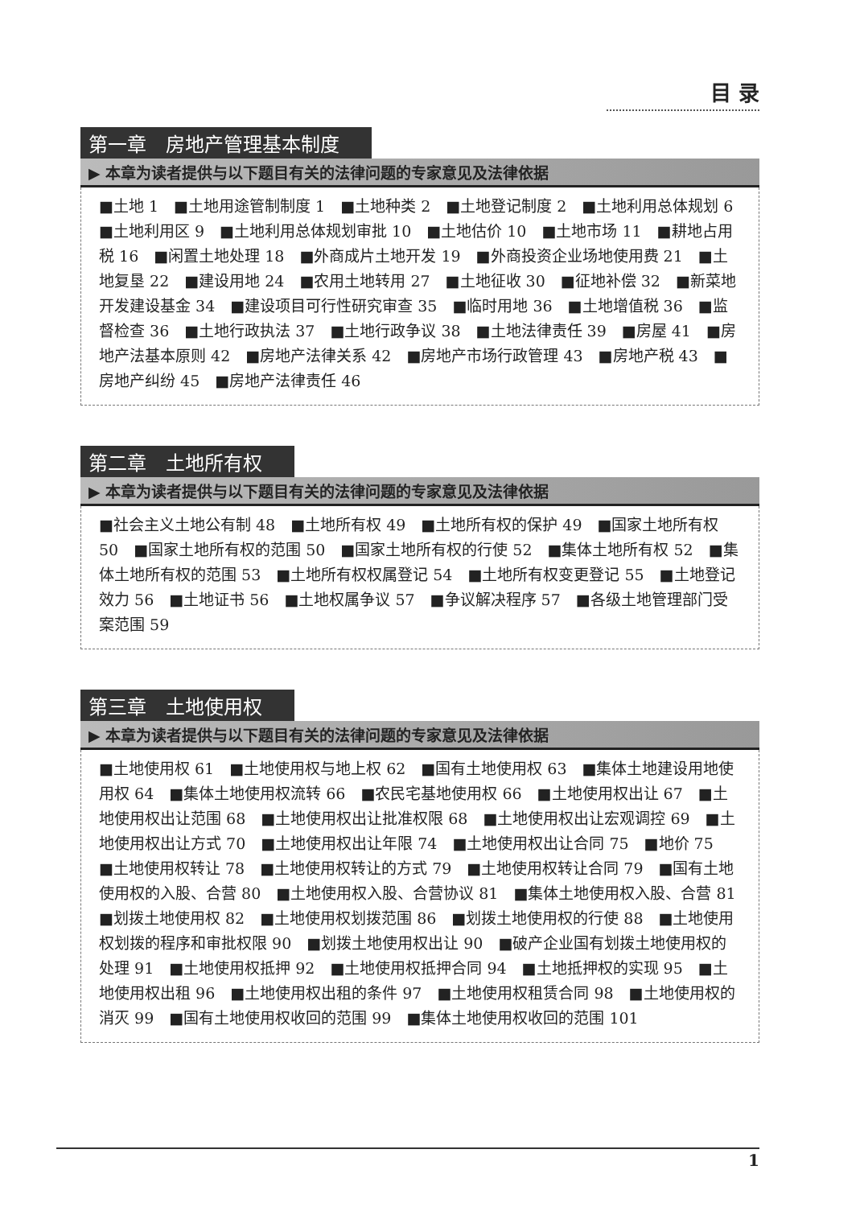目 录
第一章　房地产管理基本制度
▶ 本章为读者提供与以下题目有关的法律问题的专家意见及法律依据
■土地 1　■土地用途管制制度 1　■土地种类 2　■土地登记制度 2　■土地利用总体规划 6　■土地利用区 9　■土地利用总体规划审批 10　■土地估价 10　■土地市场 11　■耕地占用税 16　■闲置土地处理 18　■外商成片土地开发 19　■外商投资企业场地使用费 21　■土地复垦 22　■建设用地 24　■农用土地转用 27　■土地征收 30　■征地补偿 32　■新菜地开发建设基金 34　■建设项目可行性研究审查 35　■临时用地 36　■土地增值税 36　■监督检查 36　■土地行政执法 37　■土地行政争议 38　■土地法律责任 39　■房屋 41　■房地产法基本原则 42　■房地产法律关系 42　■房地产市场行政管理 43　■房地产税 43　■房地产纠纷 45　■房地产法律责任 46
第二章　土地所有权
▶ 本章为读者提供与以下题目有关的法律问题的专家意见及法律依据
■社会主义土地公有制 48　■土地所有权 49　■土地所有权的保护 49　■国家土地所有权 50　■国家土地所有权的范围 50　■国家土地所有权的行使 52　■集体土地所有权 52　■集体土地所有权的范围 53　■土地所有权权属登记 54　■土地所有权变更登记 55　■土地登记效力 56　■土地证书 56　■土地权属争议 57　■争议解决程序 57　■各级土地管理部门受案范围 59
第三章　土地使用权
▶ 本章为读者提供与以下题目有关的法律问题的专家意见及法律依据
■土地使用权 61　■土地使用权与地上权 62　■国有土地使用权 63　■集体土地建设用地使用权 64　■集体土地使用权流转 66　■农民宅基地使用权 66　■土地使用权出让 67　■土地使用权出让范围 68　■土地使用权出让批准权限 68　■土地使用权出让宏观调控 69　■土地使用权出让方式 70　■土地使用权出让年限 74　■土地使用权出让合同 75　■地价 75　■土地使用权转让 78　■土地使用权转让的方式 79　■土地使用权转让合同 79　■国有土地使用权的入股、合营 80　■土地使用权入股、合营协议 81　■集体土地使用权入股、合营 81　■划拨土地使用权 82　■土地使用权划拨范围 86　■划拨土地使用权的行使 88　■土地使用权划拨的程序和审批权限 90　■划拨土地使用权出让 90　■破产企业国有划拨土地使用权的处理 91　■土地使用权抵押 92　■土地使用权抵押合同 94　■土地抵押权的实现 95　■土地使用权出租 96　■土地使用权出租的条件 97　■土地使用权租赁合同 98　■土地使用权的消灭 99　■国有土地使用权收回的范围 99　■集体土地使用权收回的范围 101
1